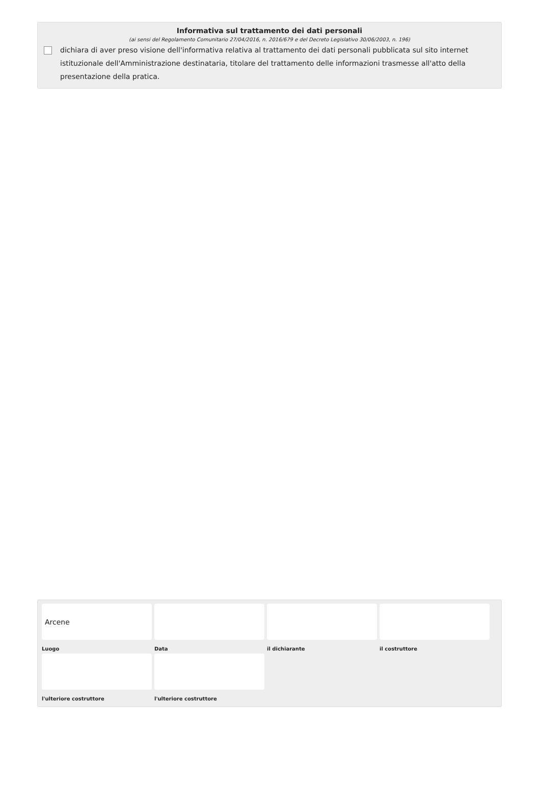Informativa sul trattamento dei dati personali
(ai sensi del Regolamento Comunitario 27/04/2016, n. 2016/679 e del Decreto Legislativo 30/06/2003, n. 196)
dichiara di aver preso visione dell'informativa relativa al trattamento dei dati personali pubblicata sul sito internet istituzionale dell'Amministrazione destinataria, titolare del trattamento delle informazioni trasmesse all'atto della presentazione della pratica.
Arcene
Luogo
Data
il dichiarante
il costruttore
l'ulteriore costruttore
l'ulteriore costruttore